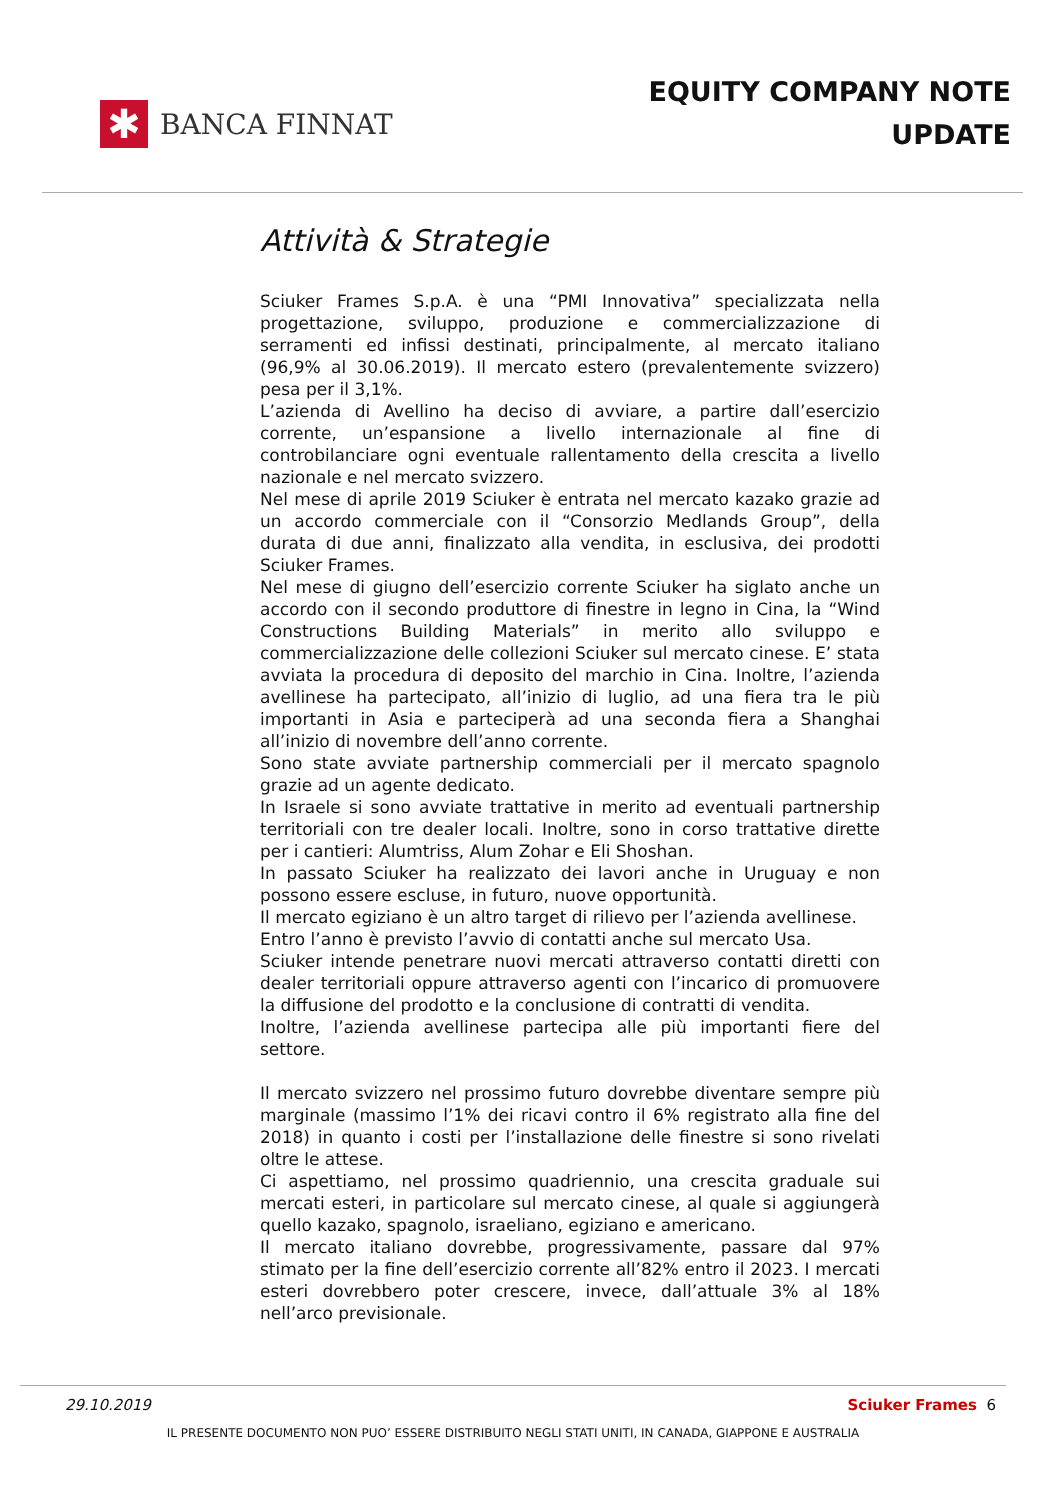✱
BANCA FINNAT
EQUITY COMPANY NOTE
UPDATE
Attività & Strategie
Sciuker Frames S.p.A. è una “PMI Innovativa” specializzata nella progettazione, sviluppo, produzione e commercializzazione di serramenti ed infissi destinati, principalmente, al mercato italiano (96,9% al 30.06.2019). Il mercato estero (prevalentemente svizzero) pesa per il 3,1%.
L’azienda di Avellino ha deciso di avviare, a partire dall’esercizio corrente, un’espansione a livello internazionale al fine di controbilanciare ogni eventuale rallentamento della crescita a livello nazionale e nel mercato svizzero.
Nel mese di aprile 2019 Sciuker è entrata nel mercato kazako grazie ad un accordo commerciale con il “Consorzio Medlands Group”, della durata di due anni, finalizzato alla vendita, in esclusiva, dei prodotti Sciuker Frames.
Nel mese di giugno dell’esercizio corrente Sciuker ha siglato anche un accordo con il secondo produttore di finestre in legno in Cina, la “Wind Constructions Building Materials” in merito allo sviluppo e commercializzazione delle collezioni Sciuker sul mercato cinese. E’ stata avviata la procedura di deposito del marchio in Cina. Inoltre, l’azienda avellinese ha partecipato, all’inizio di luglio, ad una fiera tra le più importanti in Asia e parteciperà ad una seconda fiera a Shanghai all’inizio di novembre dell’anno corrente.
Sono state avviate partnership commerciali per il mercato spagnolo grazie ad un agente dedicato.
In Israele si sono avviate trattative in merito ad eventuali partnership territoriali con tre dealer locali. Inoltre, sono in corso trattative dirette per i cantieri: Alumtriss, Alum Zohar e Eli Shoshan.
In passato Sciuker ha realizzato dei lavori anche in Uruguay e non possono essere escluse, in futuro, nuove opportunità.
Il mercato egiziano è un altro target di rilievo per l’azienda avellinese.
Entro l’anno è previsto l’avvio di contatti anche sul mercato Usa.
Sciuker intende penetrare nuovi mercati attraverso contatti diretti con dealer territoriali oppure attraverso agenti con l’incarico di promuovere la diffusione del prodotto e la conclusione di contratti di vendita.
Inoltre, l’azienda avellinese partecipa alle più importanti fiere del settore.
Il mercato svizzero nel prossimo futuro dovrebbe diventare sempre più marginale (massimo l’1% dei ricavi contro il 6% registrato alla fine del 2018) in quanto i costi per l’installazione delle finestre si sono rivelati oltre le attese.
Ci aspettiamo, nel prossimo quadriennio, una crescita graduale sui mercati esteri, in particolare sul mercato cinese, al quale si aggiungerà quello kazako, spagnolo, israeliano, egiziano e americano.
Il mercato italiano dovrebbe, progressivamente, passare dal 97% stimato per la fine dell’esercizio corrente all’82% entro il 2023. I mercati esteri dovrebbero poter crescere, invece, dall’attuale 3% al 18% nell’arco previsionale.
29.10.2019 Sciuker Frames 6
IL PRESENTE DOCUMENTO NON PUO’ ESSERE DISTRIBUITO NEGLI STATI UNITI, IN CANADA, GIAPPONE E AUSTRALIA